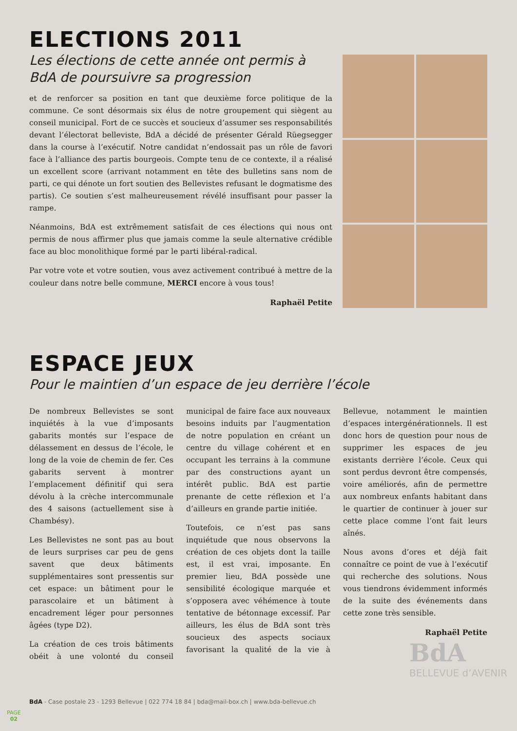ELECTIONS 2011
Les élections de cette année ont permis à BdA de poursuivre sa progression
et de renforcer sa position en tant que deuxième force politique de la commune. Ce sont désormais six élus de notre groupement qui siègent au conseil municipal. Fort de ce succès et soucieux d’assumer ses responsabilités devant l’électorat belleviste, BdA a décidé de présenter Gérald Rüegsegger dans la course à l’exécutif. Notre candidat n’endossait pas un rôle de favori face à l’alliance des partis bourgeois. Compte tenu de ce contexte, il a réalisé un excellent score (arrivant notamment en tête des bulletins sans nom de parti, ce qui dénote un fort soutien des Bellevistes refusant le dogmatisme des partis). Ce soutien s’est malheureusement révélé insuffisant pour passer la rampe.
Néanmoins, BdA est extrêmement satisfait de ces élections qui nous ont permis de nous affirmer plus que jamais comme la seule alternative crédible face au bloc monolithique formé par le parti libéral-radical.
Par votre vote et votre soutien, vous avez activement contribué à mettre de la couleur dans notre belle commune, MERCI encore à vous tous!
Raphaël Petite
ESPACE JEUX
Pour le maintien d’un espace de jeu derrière l’école
De nombreux Bellevistes se sont inquiétés à la vue d’imposants gabarits montés sur l’espace de délassement en dessus de l’école, le long de la voie de chemin de fer. Ces gabarits servent à montrer l’emplacement définitif qui sera dévolu à la crèche intercommunale des 4 saisons (actuellement sise à Chambésy).
Les Bellevistes ne sont pas au bout de leurs surprises car peu de gens savent que deux bâtiments supplémentaires sont pressentis sur cet espace: un bâtiment pour le parascolaire et un bâtiment à encadrement léger pour personnes âgées (type D2).
La création de ces trois bâtiments obéit à une volonté du conseil municipal de faire face aux nouveaux besoins induits par l’augmentation de notre population en créant un centre du village cohérent et en occupant les terrains à la commune par des constructions ayant un intérêt public. BdA est partie prenante de cette réflexion et l’a d’ailleurs en grande partie initiée.
Toutefois, ce n’est pas sans inquiétude que nous observons la création de ces objets dont la taille est, il est vrai, imposante. En premier lieu, BdA possède une sensibilité écologique marquée et s’opposera avec véhémence à toute tentative de bétonnage excessif. Par ailleurs, les élus de BdA sont très soucieux des aspects sociaux favorisant la qualité de la vie à Bellevue, notamment le maintien d’espaces intergénérationnels. Il est donc hors de question pour nous de supprimer les espaces de jeu existants derrière l’école. Ceux qui sont perdus devront être compensés, voire améliorés, afin de permettre aux nombreux enfants habitant dans le quartier de continuer à jouer sur cette place comme l’ont fait leurs aînés.
Nous avons d’ores et déjà fait connaître ce point de vue à l’exécutif qui recherche des solutions. Nous vous tiendrons évidemment informés de la suite des événements dans cette zone très sensible.
Raphaël Petite
BdA
BELLEVUE d’AVENIR
BdA - Case postale 23 - 1293 Bellevue | 022 774 18 84 | bda@mail-box.ch | www.bda-bellevue.ch
PAGE
02